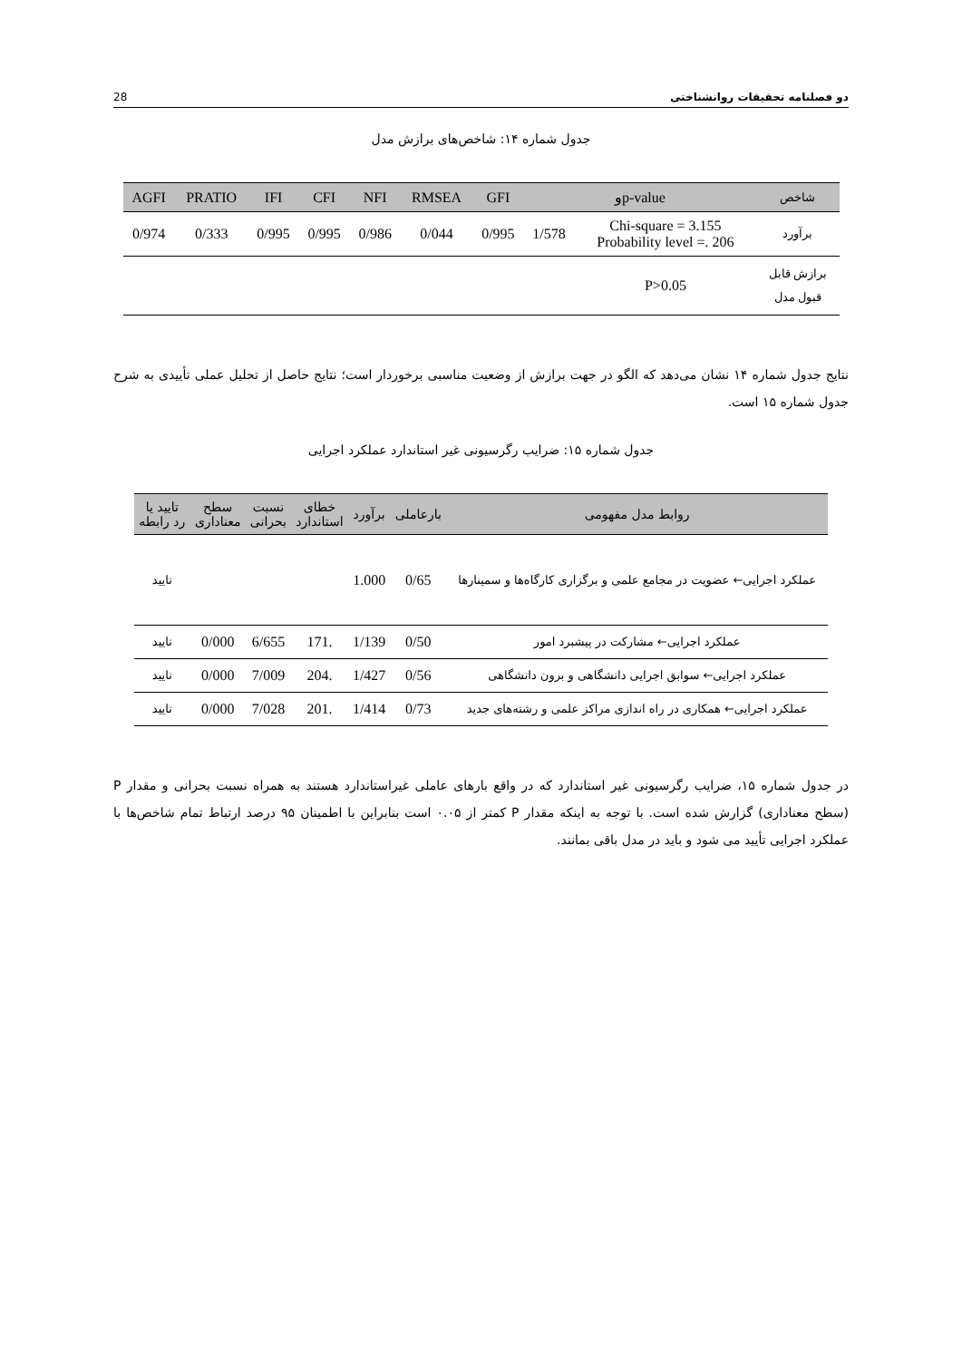28 دو فصلنامه تحقیقات روانشناختی
جدول شماره ۱۴: شاخص‌های برازش مدل
| شاخص | p-valueو | | GFI | RMSEA | NFI | CFI | IFI | PRATIO | AGFI |
| --- | --- | --- | --- | --- | --- | --- | --- | --- | --- |
| برآورد | Chi-square = 3.155 Probability level =. 206 | 1/578 | 0/995 | 0/044 | 0/986 | 0/995 | 0/995 | 0/333 | 0/974 |
| برازش قابل قبول مدل | P>0.05 | | | | | | | | |
نتایج جدول شماره ۱۴ نشان می‌دهد که الگو در جهت برازش از وضعیت مناسبی برخوردار است؛ نتایج حاصل از تحلیل عملی تأییدی به شرح جدول شماره ۱۵ است.
جدول شماره ۱۵: ضرایب رگرسیونی غیر استاندارد عملکرد اجرایی
| روابط مدل مفهومی | بارعاملی | برآورد | خطای استاندارد | نسبت بحرانی | سطح معناداری | تایید یا رد رابطه |
| --- | --- | --- | --- | --- | --- | --- |
| عملکرد اجرایی← عضویت در مجامع علمی و برگزاری کارگاه‌ها و سمینارها | 0/65 | 1.000 | | | | تایید |
| عملکرد اجرایی← مشارکت در پیشبرد امور | 0/50 | 1/139 | .171 | 6/655 | 0/000 | تایید |
| عملکرد اجرایی← سوابق اجرایی دانشگاهی و برون دانشگاهی | 0/56 | 1/427 | .204 | 7/009 | 0/000 | تایید |
| عملکرد اجرایی← همکاری در راه اندازی مراکز علمی و رشته‌های جدید | 0/73 | 1/414 | .201 | 7/028 | 0/000 | تایید |
در جدول شماره ۱۵، ضرایب رگرسیونی غیر استاندارد که در واقع بارهای عاملی غیراستاندارد هستند به همراه نسبت بحرانی و مقدار P (سطح معناداری) گزارش شده است. با توجه به اینکه مقدار P کمتر از ۰.۰۵ است بنابراین با اطمینان ۹۵ درصد ارتباط تمام شاخص‌ها با عملکرد اجرایی تأیید می شود و باید در مدل باقی بمانند.